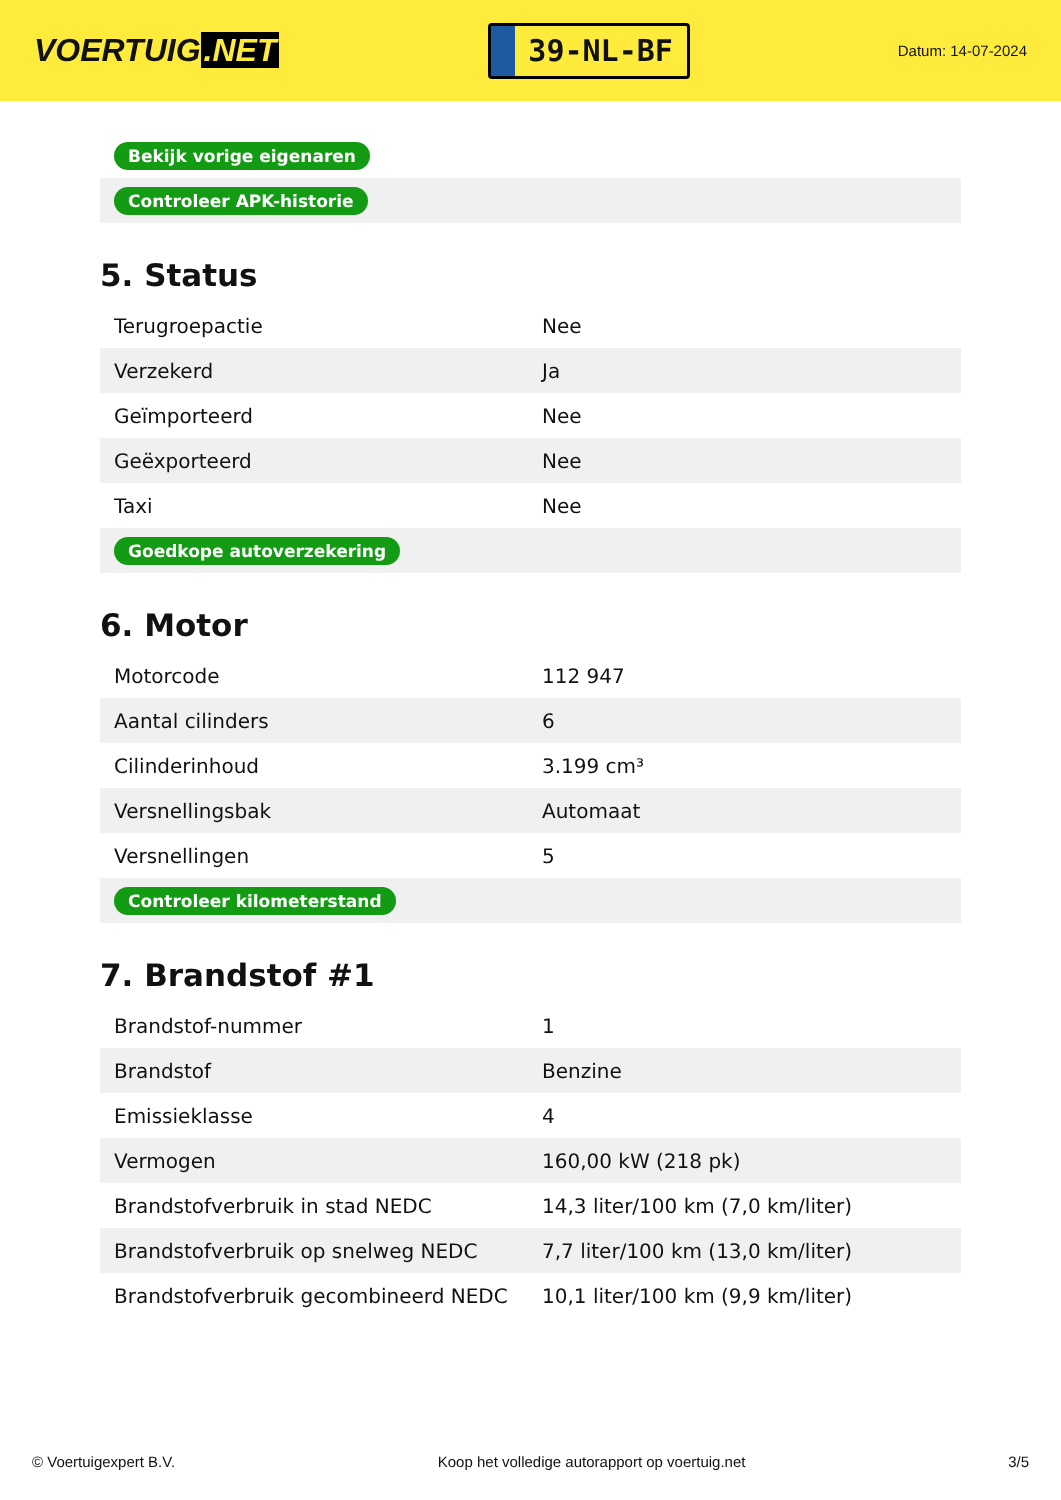VOERTUIG.NET
39-NL-BF
Datum: 14-07-2024
| Bekijk vorige eigenaren |
| Controleer APK-historie |
5. Status
| Terugroepactie | Nee |
| Verzekerd | Ja |
| Geïmporteerd | Nee |
| Geëxporteerd | Nee |
| Taxi | Nee |
| Goedkope autoverzekering | |
6. Motor
| Motorcode | 112 947 |
| Aantal cilinders | 6 |
| Cilinderinhoud | 3.199 cm³ |
| Versnellingsbak | Automaat |
| Versnellingen | 5 |
| Controleer kilometerstand | |
7. Brandstof #1
| Brandstof-nummer | 1 |
| Brandstof | Benzine |
| Emissieklasse | 4 |
| Vermogen | 160,00 kW (218 pk) |
| Brandstofverbruik in stad NEDC | 14,3 liter/100 km (7,0 km/liter) |
| Brandstofverbruik op snelweg NEDC | 7,7 liter/100 km (13,0 km/liter) |
| Brandstofverbruik gecombineerd NEDC | 10,1 liter/100 km (9,9 km/liter) |
© Voertuigexpert B.V. Koop het volledige autorapport op voertuig.net 3/5